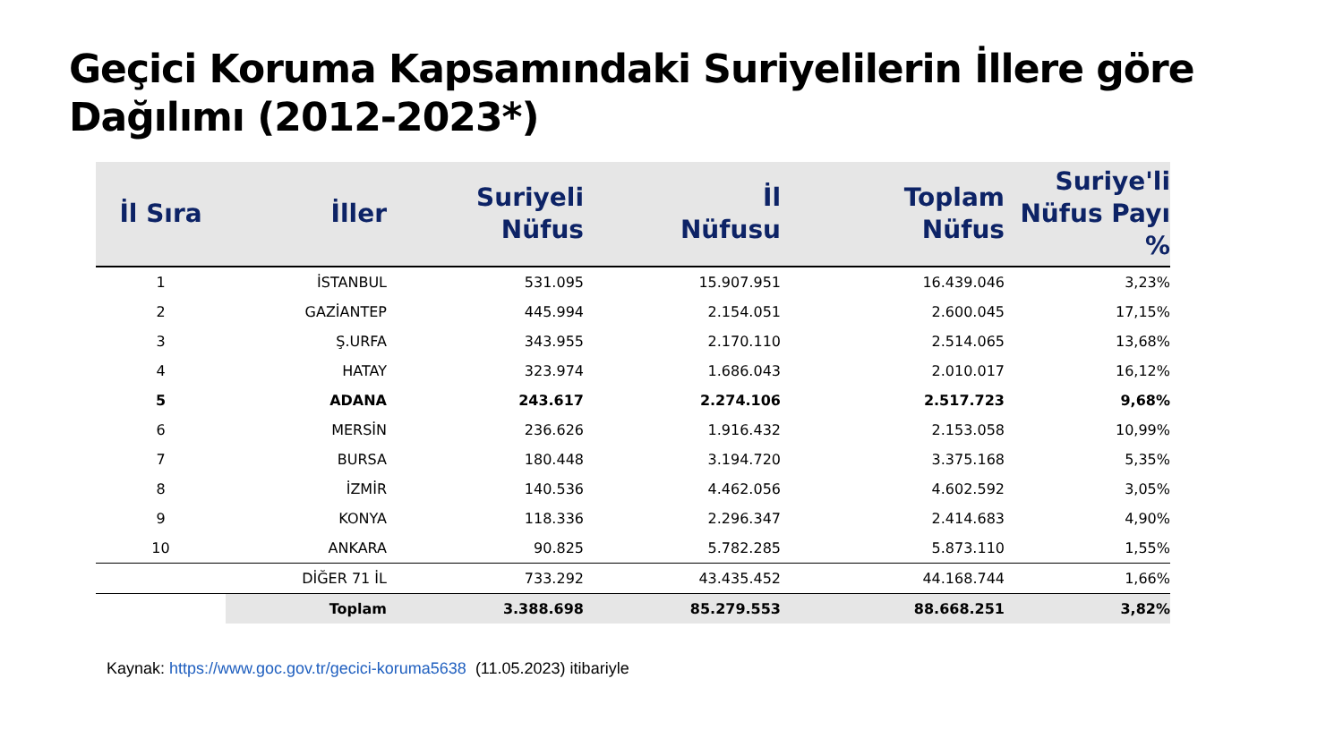Geçici Koruma Kapsamındaki Suriyelilerin İllere göre
Dağılımı (2012-2023*)
| İl Sıra | İller | Suriyeli Nüfus | İl Nüfusu | Toplam Nüfus | Suriye'li Nüfus Payı % |
| --- | --- | --- | --- | --- | --- |
| 1 | İSTANBUL | 531.095 | 15.907.951 | 16.439.046 | 3,23% |
| 2 | GAZİANTEP | 445.994 | 2.154.051 | 2.600.045 | 17,15% |
| 3 | Ş.URFA | 343.955 | 2.170.110 | 2.514.065 | 13,68% |
| 4 | HATAY | 323.974 | 1.686.043 | 2.010.017 | 16,12% |
| 5 | ADANA | 243.617 | 2.274.106 | 2.517.723 | 9,68% |
| 6 | MERSİN | 236.626 | 1.916.432 | 2.153.058 | 10,99% |
| 7 | BURSA | 180.448 | 3.194.720 | 3.375.168 | 5,35% |
| 8 | İZMİR | 140.536 | 4.462.056 | 4.602.592 | 3,05% |
| 9 | KONYA | 118.336 | 2.296.347 | 2.414.683 | 4,90% |
| 10 | ANKARA | 90.825 | 5.782.285 | 5.873.110 | 1,55% |
| | DİĞER 71 İL | 733.292 | 43.435.452 | 44.168.744 | 1,66% |
| | Toplam | 3.388.698 | 85.279.553 | 88.668.251 | 3,82% |
Kaynak: https://www.goc.gov.tr/gecici-koruma5638 (11.05.2023) itibariyle